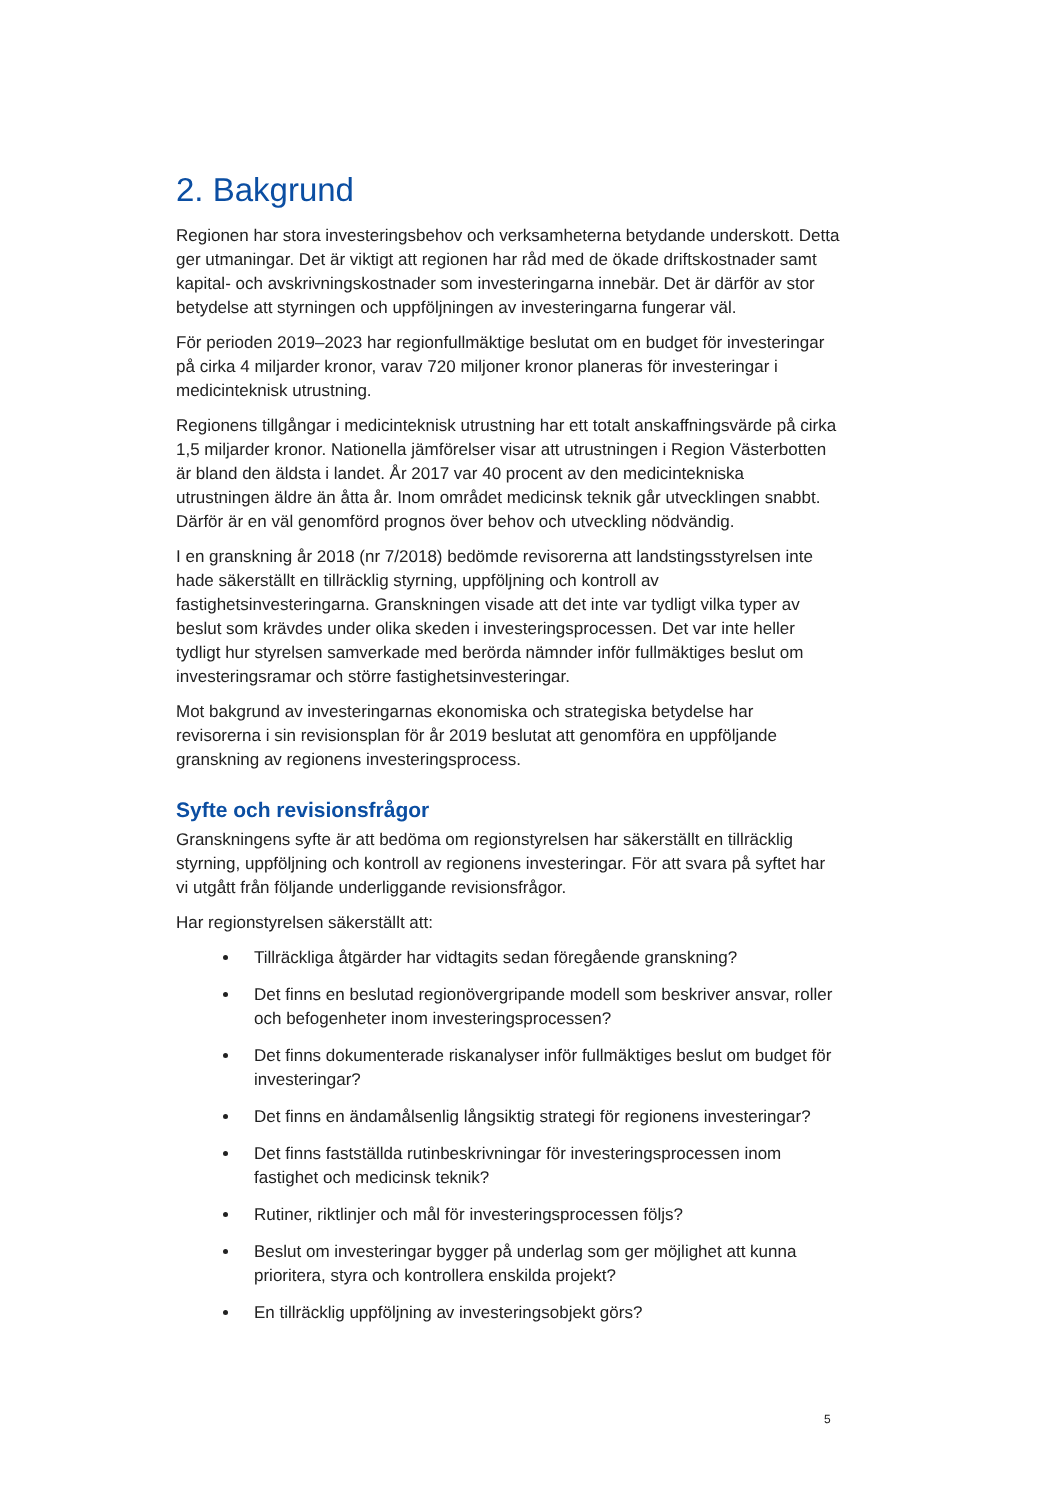2. Bakgrund
Regionen har stora investeringsbehov och verksamheterna betydande underskott. Detta ger utmaningar. Det är viktigt att regionen har råd med de ökade driftskostnader samt kapital- och avskrivningskostnader som investeringarna innebär. Det är därför av stor betydelse att styrningen och uppföljningen av investeringarna fungerar väl.
För perioden 2019–2023 har regionfullmäktige beslutat om en budget för investeringar på cirka 4 miljarder kronor, varav 720 miljoner kronor planeras för investeringar i medicinteknisk utrustning.
Regionens tillgångar i medicinteknisk utrustning har ett totalt anskaffningsvärde på cirka 1,5 miljarder kronor. Nationella jämförelser visar att utrustningen i Region Västerbotten är bland den äldsta i landet. År 2017 var 40 procent av den medicintekniska utrustningen äldre än åtta år. Inom området medicinsk teknik går utvecklingen snabbt. Därför är en väl genomförd prognos över behov och utveckling nödvändig.
I en granskning år 2018 (nr 7/2018) bedömde revisorerna att landstingsstyrelsen inte hade säkerställt en tillräcklig styrning, uppföljning och kontroll av fastighetsinvesteringarna. Granskningen visade att det inte var tydligt vilka typer av beslut som krävdes under olika skeden i investeringsprocessen. Det var inte heller tydligt hur styrelsen samverkade med berörda nämnder inför fullmäktiges beslut om investeringsramar och större fastighetsinvesteringar.
Mot bakgrund av investeringarnas ekonomiska och strategiska betydelse har revisorerna i sin revisionsplan för år 2019 beslutat att genomföra en uppföljande granskning av regionens investeringsprocess.
Syfte och revisionsfrågor
Granskningens syfte är att bedöma om regionstyrelsen har säkerställt en tillräcklig styrning, uppföljning och kontroll av regionens investeringar. För att svara på syftet har vi utgått från följande underliggande revisionsfrågor.
Har regionstyrelsen säkerställt att:
Tillräckliga åtgärder har vidtagits sedan föregående granskning?
Det finns en beslutad regionövergripande modell som beskriver ansvar, roller och befogenheter inom investeringsprocessen?
Det finns dokumenterade riskanalyser inför fullmäktiges beslut om budget för investeringar?
Det finns en ändamålsenlig långsiktig strategi för regionens investeringar?
Det finns fastställda rutinbeskrivningar för investeringsprocessen inom fastighet och medicinsk teknik?
Rutiner, riktlinjer och mål för investeringsprocessen följs?
Beslut om investeringar bygger på underlag som ger möjlighet att kunna prioritera, styra och kontrollera enskilda projekt?
En tillräcklig uppföljning av investeringsobjekt görs?
5